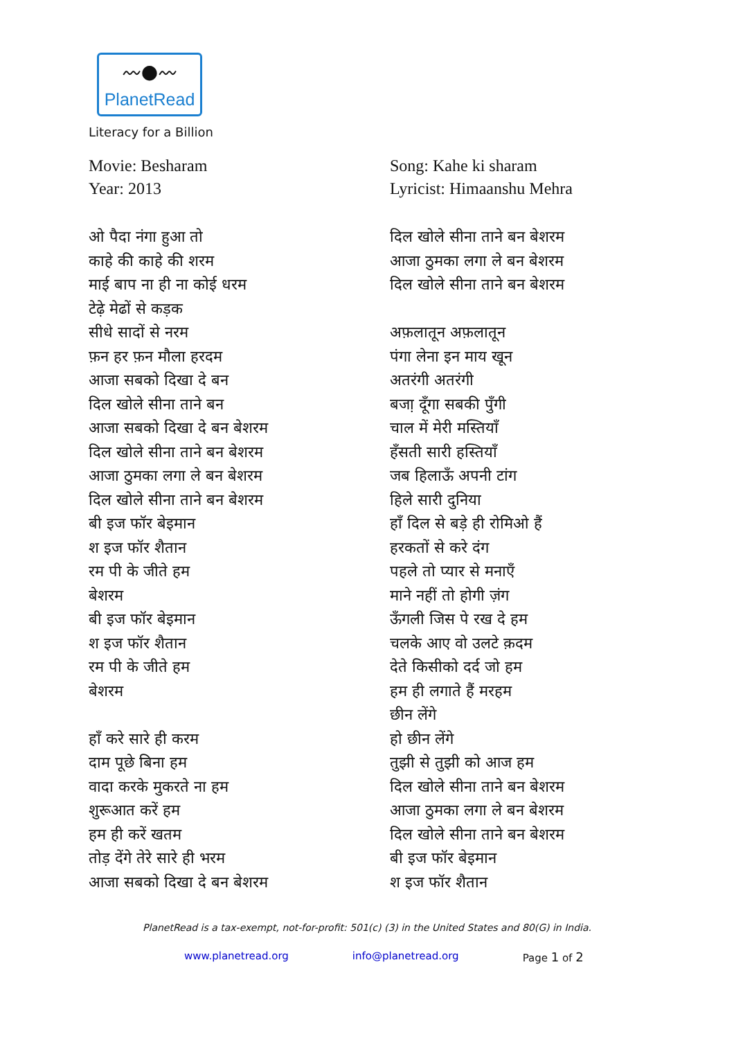〰●〰
PlanetRead
Literacy for a Billion
Movie: Besharam
Year: 2013
ओ पैदा नंगा हुआ तो
काहे की काहे की शरम
माई बाप ना ही ना कोई धरम
टेढ़े मेढों से कड़क
सीधे सादों से नरम
फ़न हर फ़न मौला हरदम
आजा सबको दिखा दे बन
दिल खोले सीना ताने बन
आजा सबको दिखा दे बन बेशरम
दिल खोले सीना ताने बन बेशरम
आजा ठुमका लगा ले बन बेशरम
दिल खोले सीना ताने बन बेशरम
बी इज फॉर बेइमान
श इज फॉर शैतान
रम पी के जीते हम
बेशरम
बी इज फॉर बेइमान
श इज फॉर शैतान
रम पी के जीते हम
बेशरम
हाँ करे सारे ही करम
दाम पूछे बिना हम
वादा करके मुकरते ना हम
शुरूआत करें हम
हम ही करें खतम
तोड़ देंगे तेरे सारे ही भरम
आजा सबको दिखा दे बन बेशरम
Song: Kahe ki sharam
Lyricist: Himaanshu Mehra
दिल खोले सीना ताने बन बेशरम
आजा ठुमका लगा ले बन बेशरम
दिल खोले सीना ताने बन बेशरम
अफ़लातून अफ़लातून
पंगा लेना इन माय खून
अतरंगी अतरंगी
बजा़ दूँगा सबकी पुँगी
चाल में मेरी मस्तियाँ
हँसती सारी हस्तियाँ
जब हिलाऊँ अपनी टांग
हिले सारी दुनिया
हाँ दिल से बड़े ही रोमिओ हैं
हरकतों से करे दंग
पहले तो प्यार से मनाएँ
माने नहीं तो होगी ज़ंग
ऊँगली जिस पे रख दे हम
चलके आए वो उलटे क़दम
देते किसीको दर्द जो हम
हम ही लगाते हैं मरहम
छीन लेंगे
हो छीन लेंगे
तुझी से तुझी को आज हम
दिल खोले सीना ताने बन बेशरम
आजा ठुमका लगा ले बन बेशरम
दिल खोले सीना ताने बन बेशरम
बी इज फॉर बेइमान
श इज फॉर शैतान
PlanetRead is a tax-exempt, not-for-profit: 501(c) (3) in the United States and 80(G) in India.
www.planetread.org info@planetread.org Page 1 of 2